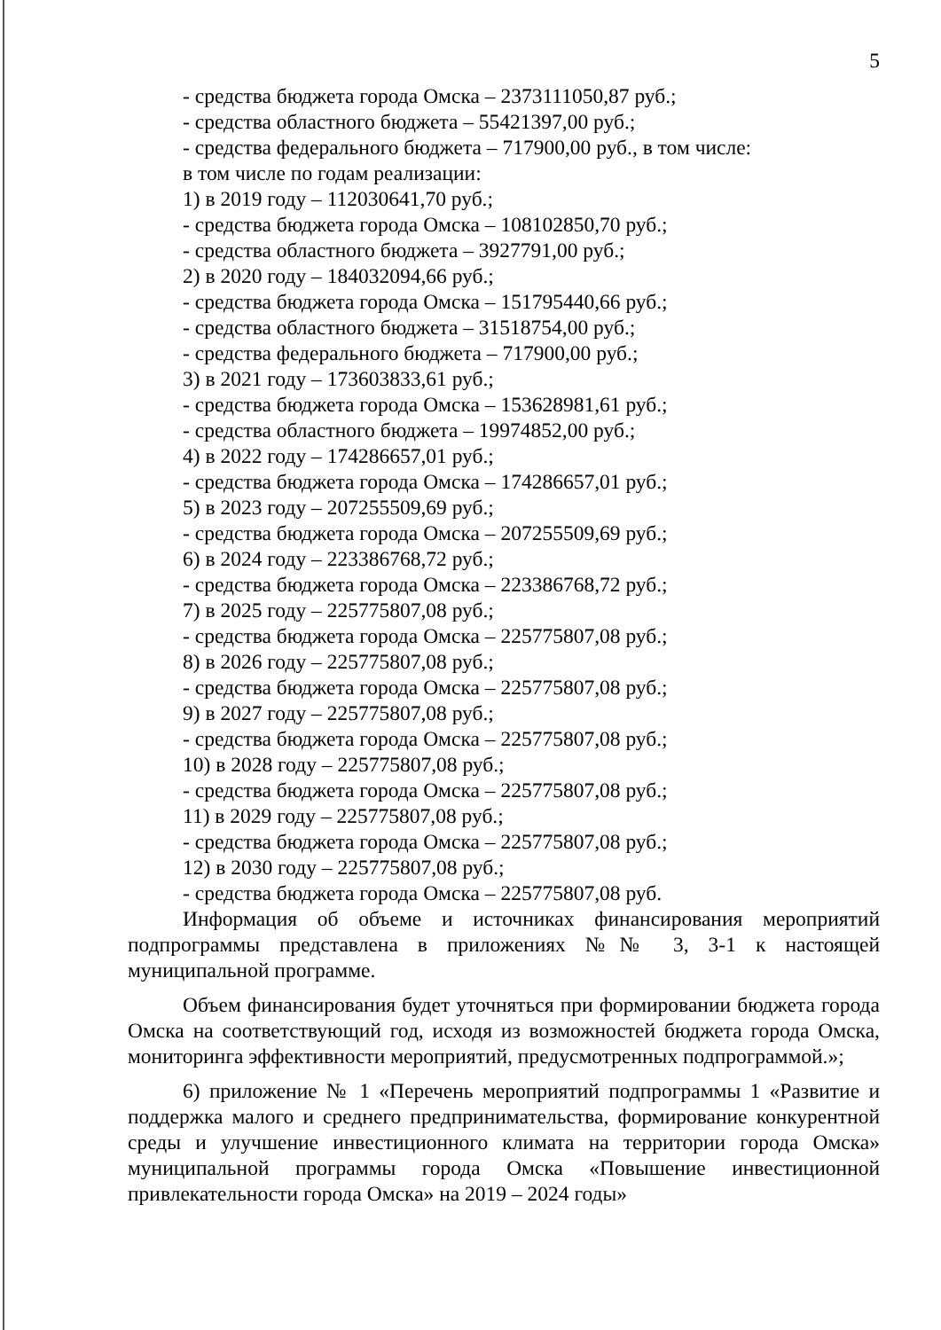5
- средства бюджета города Омска – 2373111050,87 руб.;
- средства областного бюджета – 55421397,00 руб.;
- средства федерального бюджета – 717900,00 руб., в том числе:
в том числе по годам реализации:
1) в 2019 году – 112030641,70 руб.;
- средства бюджета города Омска – 108102850,70 руб.;
- средства областного бюджета – 3927791,00 руб.;
2) в 2020 году – 184032094,66 руб.;
- средства бюджета города Омска – 151795440,66 руб.;
- средства областного бюджета – 31518754,00 руб.;
- средства федерального бюджета – 717900,00 руб.;
3) в 2021 году – 173603833,61 руб.;
- средства бюджета города Омска – 153628981,61 руб.;
- средства областного бюджета – 19974852,00 руб.;
4) в 2022 году – 174286657,01 руб.;
- средства бюджета города Омска – 174286657,01 руб.;
5) в 2023 году – 207255509,69 руб.;
- средства бюджета города Омска – 207255509,69 руб.;
6) в 2024 году – 223386768,72 руб.;
- средства бюджета города Омска – 223386768,72 руб.;
7) в 2025 году – 225775807,08 руб.;
- средства бюджета города Омска – 225775807,08 руб.;
8) в 2026 году – 225775807,08 руб.;
- средства бюджета города Омска – 225775807,08 руб.;
9) в 2027 году – 225775807,08 руб.;
- средства бюджета города Омска – 225775807,08 руб.;
10) в 2028 году – 225775807,08 руб.;
- средства бюджета города Омска – 225775807,08 руб.;
11) в 2029 году – 225775807,08 руб.;
- средства бюджета города Омска – 225775807,08 руб.;
12) в 2030 году – 225775807,08 руб.;
- средства бюджета города Омска – 225775807,08 руб.
Информация об объеме и источниках финансирования мероприятий подпрограммы представлена в приложениях №№ 3, 3-1 к настоящей муниципальной программе.
Объем финансирования будет уточняться при формировании бюджета города Омска на соответствующий год, исходя из возможностей бюджета города Омска, мониторинга эффективности мероприятий, предусмотренных подпрограммой.»;
6) приложение № 1 «Перечень мероприятий подпрограммы 1 «Развитие и поддержка малого и среднего предпринимательства, формирование конкурентной среды и улучшение инвестиционного климата на территории города Омска» муниципальной программы города Омска «Повышение инвестиционной привлекательности города Омска» на 2019 – 2024 годы»